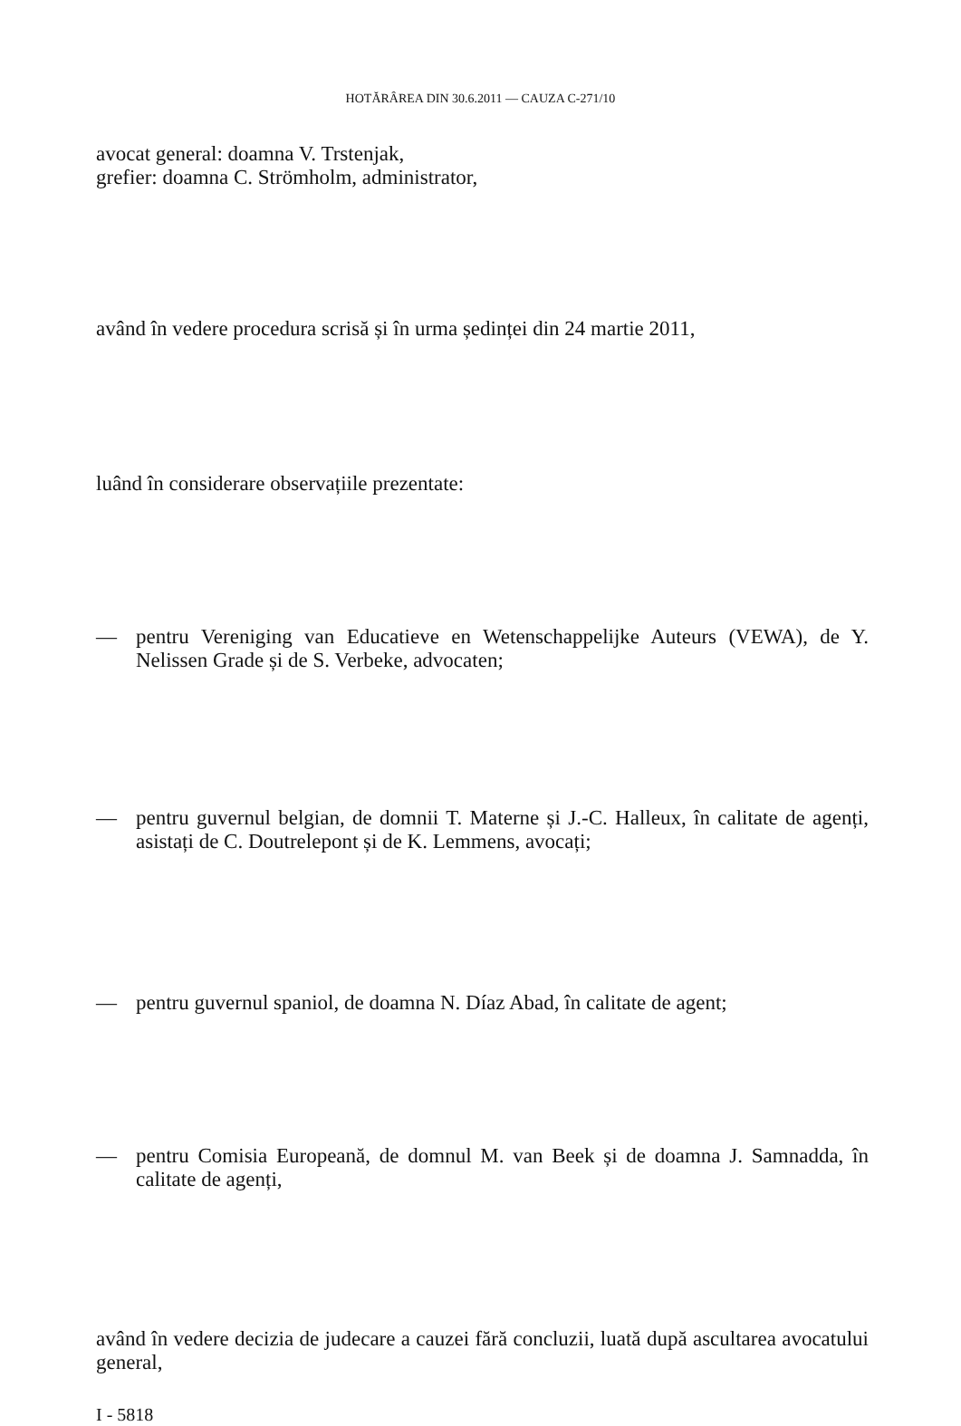HOTĂRÂREA DIN 30.6.2011 — CAUZA C-271/10
avocat general: doamna V. Trstenjak,
grefier: doamna C. Strömholm, administrator,
având în vedere procedura scrisă și în urma ședinței din 24 martie 2011,
luând în considerare observațiile prezentate:
— pentru Vereniging van Educatieve en Wetenschappelijke Auteurs (VEWA), de Y. Nelissen Grade și de S. Verbeke, advocaten;
— pentru guvernul belgian, de domnii T. Materne și J.-C. Halleux, în calitate de agenți, asistați de C. Doutrelepont și de K. Lemmens, avocați;
— pentru guvernul spaniol, de doamna N. Díaz Abad, în calitate de agent;
— pentru Comisia Europeană, de domnul M. van Beek și de doamna J. Samnadda, în calitate de agenți,
având în vedere decizia de judecare a cauzei fără concluzii, luată după ascultarea avocatului general,
I - 5818